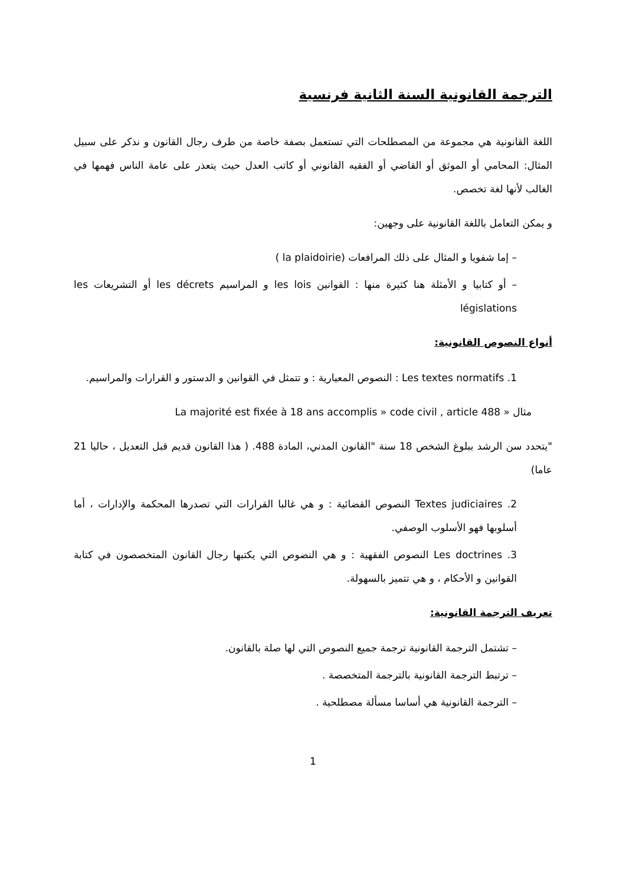الترجمة القانونية السنة الثانية فرنسية
اللغة القانونية هي مجموعة من المصطلحات التي تستعمل بصفة خاصة من طرف رجال القانون و نذكر على سبيل المثال: المحامي أو الموثق أو القاضي أو الفقيه القانوني أو كاتب العدل حيث يتعذر على عامة الناس فهمها في الغالب لأنها لغة تخصص.
و يمكن التعامل باللغة القانونية على وجهين:
– إما شفويا و المثال على ذلك المرافعات (la plaidoirie )
– أو كتابيا و الأمثلة هنا كثيرة منها : القوانين les lois و المراسيم les décrets أو التشريعات les législations
أنواع النصوص القانونية:
1. Les textes normatifs : النصوص المعيارية : و تتمثل في القوانين و الدستور و القرارات والمراسيم.
مثال « La majorité est fixée à 18 ans accomplis » code civil , article 488
"يتحدد سن الرشد ببلوغ الشخص 18 سنة "القانون المدني، المادة 488. ( هذا القانون قديم قبل التعديل ، حاليا 21 عاما)
2. Textes judiciaires النصوص القضائية : و هي غالبا القرارات التي تصدرها المحكمة والإدارات ، أما أسلوبها فهو الأسلوب الوصفي.
3. Les doctrines النصوص الفقهية : و هي النصوص التي يكتبها رجال القانون المتخصصون في كتابة القوانين و الأحكام ، و هي تتميز بالسهولة.
تعريف الترجمة القانونية:
– تشتمل الترجمة القانونية ترجمة جميع النصوص التي لها صلة بالقانون.
– ترتبط الترجمة القانونية بالترجمة المتخصصة .
– الترجمة القانونية هي أساسا مسألة مصطلحية .
1